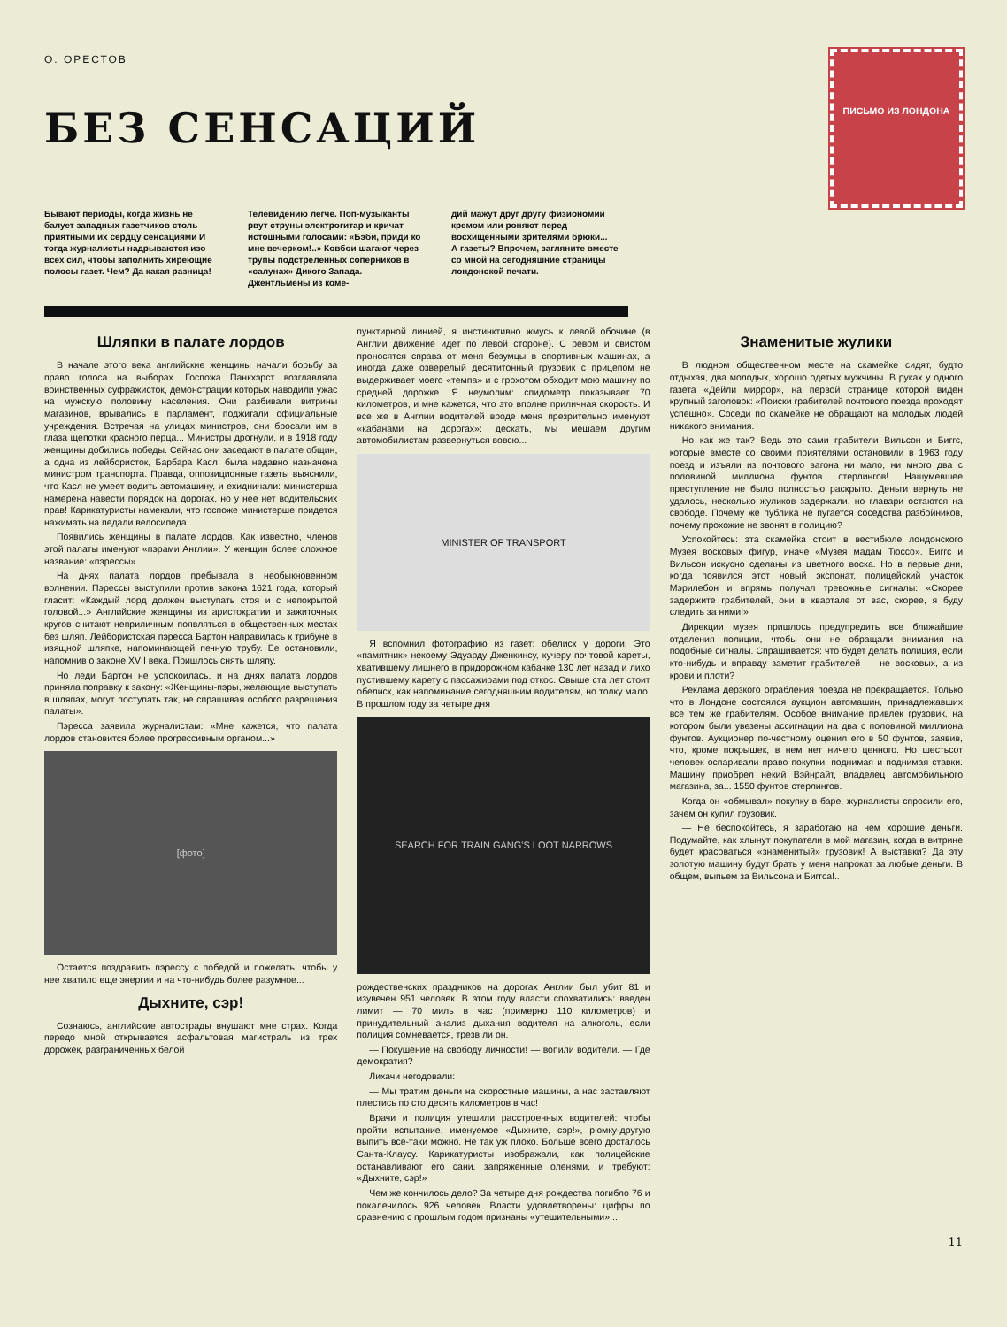О. ОРЕСТОВ
БЕЗ СЕНСАЦИЙ
Бывают периоды, когда жизнь не балует западных газетчиков столь приятными их сердцу сенсациями И тогда журналисты надрываются изо всех сил, чтобы заполнить хиреющие полосы газет. Чем? Да какая разница!
Телевидению легче. Поп-музыканты рвут струны электрогитар и кричат истошными голосами: «Бэби, приди ко мне вечерком!..» Ковбои шагают через трупы подстреленных соперников в «салунах» Дикого Запада. Джентльмены из коме-
дий мажут друг другу физиономии кремом или роняют перед восхищенными зрителями брюки...
А газеты? Впрочем, загляните вместе со мной на сегодняшние страницы лондонской печати.
ПИСЬМО ИЗ ЛОНДОНА
Шляпки в палате лордов
В начале этого века английские женщины начали борьбу за право голоса на выборах. Госпожа Панкхэрст возглавляла воинственных суфражисток, демонстрации которых наводили ужас на мужскую половину населения. Они разбивали витрины магазинов, врывались в парламент, поджигали официальные учреждения. Встречая на улицах министров, они бросали им в глаза щепотки красного перца... Министры дрогнули, и в 1918 году женщины добились победы. Сейчас они заседают в палате общин, а одна из лейбористок, Барбара Касл, была недавно назначена министром транспорта. Правда, оппозиционные газеты выяснили, что Касл не умеет водить автомашину, и ехидничали: министерша намерена навести порядок на дорогах, но у нее нет водительских прав! Карикатуристы намекали, что госпоже министерше придется нажимать на педали велосипеда.
Появились женщины в палате лордов. Как известно, членов этой палаты именуют «пэрами Англии». У женщин более сложное название: «пэрессы».
На днях палата лордов пребывала в необыкновенном волнении. Пэрессы выступили против закона 1621 года, который гласит: «Каждый лорд должен выступать стоя и с непокрытой головой...» Английские женщины из аристократии и зажиточных кругов считают неприличным появляться в общественных местах без шляп. Лейбористская пэресса Бартон направилась к трибуне в изящной шляпке, напоминающей печную трубу. Ее остановили, напомнив о законе XVII века. Пришлось снять шляпу.
Но леди Бартон не успокоилась, и на днях палата лордов приняла поправку к закону: «Женщины-пэры, желающие выступать в шляпах, могут поступать так, не спрашивая особого разрешения палаты».
Пэресса заявила журналистам: «Мне кажется, что палата лордов становится более прогрессивным органом...»
[фото]
Остается поздравить пэрессу с победой и пожелать, чтобы у нее хватило еще энергии и на что-нибудь более разумное...
Дыхните, сэр!
Сознаюсь, английские автострады внушают мне страх. Когда передо мной открывается асфальтовая магистраль из трех дорожек, разграниченных белой
пунктирной линией, я инстинктивно жмусь к левой обочине (в Англии движение идет по левой стороне). С ревом и свистом проносятся справа от меня безумцы в спортивных машинах, а иногда даже озверелый десятитонный грузовик с прицепом не выдерживает моего «темпа» и с грохотом обходит мою машину по средней дорожке. Я неумолим: спидометр показывает 70 километров, и мне кажется, что это вполне приличная скорость. И все же в Англии водителей вроде меня презрительно именуют «кабанами на дорогах»: дескать, мы мешаем другим автомобилистам развернуться вовсю...
MINISTER OF TRANSPORT
Я вспомнил фотографию из газет: обелиск у дороги. Это «памятник» некоему Эдуарду Дженкинсу, кучеру почтовой кареты, хватившему лишнего в придорожном кабачке 130 лет назад и лихо пустившему карету с пассажирами под откос. Свыше ста лет стоит обелиск, как напоминание сегодняшним водителям, но толку мало. В прошлом году за четыре дня
SEARCH FOR TRAIN GANG'S LOOT NARROWS
рождественских праздников на дорогах Англии был убит 81 и изувечен 951 человек. В этом году власти спохватились: введен лимит — 70 миль в час (примерно 110 километров) и принудительный анализ дыхания водителя на алкоголь, если полиция сомневается, трезв ли он.
— Покушение на свободу личности! — вопили водители. — Где демократия?
Лихачи негодовали:
— Мы тратим деньги на скоростные машины, а нас заставляют плестись по сто десять километров в час!
Врачи и полиция утешили расстроенных водителей: чтобы пройти испытание, именуемое «Дыхните, сэр!», рюмку-другую выпить все-таки можно. Не так уж плохо. Больше всего досталось Санта-Клаусу. Карикатуристы изображали, как полицейские останавливают его сани, запряженные оленями, и требуют: «Дыхните, сэр!»
Чем же кончилось дело? За четыре дня рождества погибло 76 и покалечилось 926 человек. Власти удовлетворены: цифры по сравнению с прошлым годом признаны «утешительными»...
Знаменитые жулики
В людном общественном месте на скамейке сидят, будто отдыхая, два молодых, хорошо одетых мужчины. В руках у одного газета «Дейли миррор», на первой странице которой виден крупный заголовок: «Поиски грабителей почтового поезда проходят успешно». Соседи по скамейке не обращают на молодых людей никакого внимания.
Но как же так? Ведь это сами грабители Вильсон и Биггс, которые вместе со своими приятелями остановили в 1963 году поезд и изъяли из почтового вагона ни мало, ни много два с половиной миллиона фунтов стерлингов! Нашумевшее преступление не было полностью раскрыто. Деньги вернуть не удалось, несколько жуликов задержали, но главари остаются на свободе. Почему же публика не пугается соседства разбойников, почему прохожие не звонят в полицию?
Успокойтесь: эта скамейка стоит в вестибюле лондонского Музея восковых фигур, иначе «Музея мадам Тюссо». Биггс и Вильсон искусно сделаны из цветного воска. Но в первые дни, когда появился этот новый экспонат, полицейский участок Мэрилебон и впрямь получал тревожные сигналы: «Скорее задержите грабителей, они в квартале от вас, скорее, я буду следить за ними!»
Дирекции музея пришлось предупредить все ближайшие отделения полиции, чтобы они не обращали внимания на подобные сигналы. Спрашивается: что будет делать полиция, если кто-нибудь и вправду заметит грабителей — не восковых, а из крови и плоти?
Реклама дерзкого ограбления поезда не прекращается. Только что в Лондоне состоялся аукцион автомашин, принадлежавших все тем же грабителям. Особое внимание привлек грузовик, на котором были увезены ассигнации на два с половиной миллиона фунтов. Аукционер по-честному оценил его в 50 фунтов, заявив, что, кроме покрышек, в нем нет ничего ценного. Но шестьсот человек оспаривали право покупки, поднимая и поднимая ставки. Машину приобрел некий Вэйнрайт, владелец автомобильного магазина, за... 1550 фунтов стерлингов.
Когда он «обмывал» покупку в баре, журналисты спросили его, зачем он купил грузовик.
— Не беспокойтесь, я заработаю на нем хорошие деньги. Подумайте, как хлынут покупатели в мой магазин, когда в витрине будет красоваться «знаменитый» грузовик! А выставки? Да эту золотую машину будут брать у меня напрокат за любые деньги. В общем, выпьем за Вильсона и Биггса!..
11